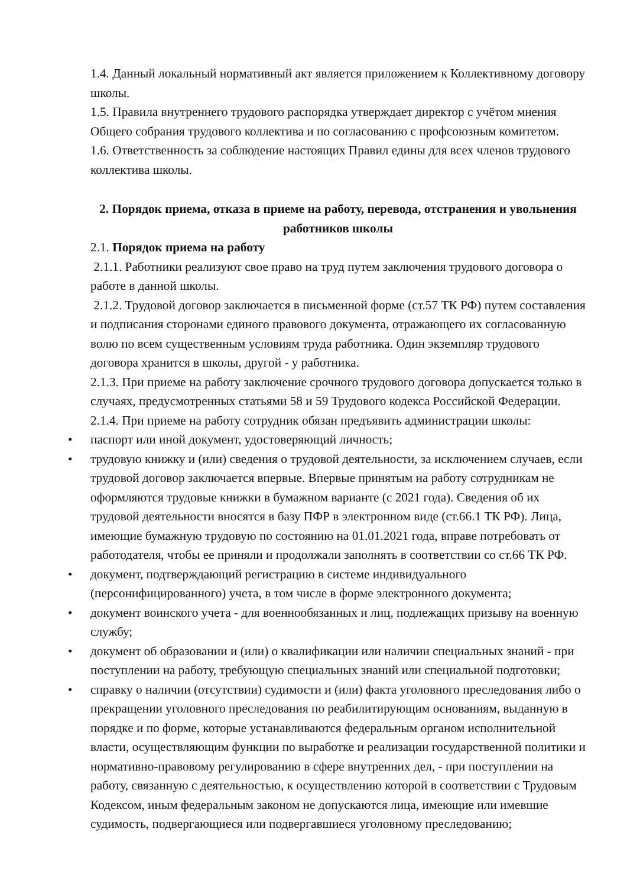1.4. Данный локальный нормативный акт является приложением к Коллективному договору школы.
1.5. Правила внутреннего трудового распорядка утверждает директор с учётом мнения Общего собрания трудового коллектива и по согласованию с профсоюзным комитетом.
1.6. Ответственность за соблюдение настоящих Правил едины для всех членов трудового коллектива школы.
2. Порядок приема, отказа в приеме на работу, перевода, отстранения и увольнения работников школы
2.1. Порядок приема на работу
2.1.1. Работники реализуют свое право на труд путем заключения трудового договора о работе в данной школы.
2.1.2. Трудовой договор заключается в письменной форме (ст.57 ТК РФ) путем составления и подписания сторонами единого правового документа, отражающего их согласованную волю по всем существенным условиям труда работника. Один экземпляр трудового договора хранится в школы, другой - у работника.
2.1.3. При приеме на работу заключение срочного трудового договора допускается только в случаях, предусмотренных статьями 58 и 59 Трудового кодекса Российской Федерации.
2.1.4. При приеме на работу сотрудник обязан предъявить администрации школы:
• паспорт или иной документ, удостоверяющий личность;
• трудовую книжку и (или) сведения о трудовой деятельности, за исключением случаев, если трудовой договор заключается впервые. Впервые принятым на работу сотрудникам не оформляются трудовые книжки в бумажном варианте (с 2021 года). Сведения об их трудовой деятельности вносятся в базу ПФР в электронном виде (ст.66.1 ТК РФ). Лица, имеющие бумажную трудовую по состоянию на 01.01.2021 года, вправе потребовать от работодателя, чтобы ее приняли и продолжали заполнять в соответствии со ст.66 ТК РФ.
• документ, подтверждающий регистрацию в системе индивидуального (персонифицированного) учета, в том числе в форме электронного документа;
• документ воинского учета - для военнообязанных и лиц, подлежащих призыву на военную службу;
• документ об образовании и (или) о квалификации или наличии специальных знаний - при поступлении на работу, требующую специальных знаний или специальной подготовки;
• справку о наличии (отсутствии) судимости и (или) факта уголовного преследования либо о прекращении уголовного преследования по реабилитирующим основаниям, выданную в порядке и по форме, которые устанавливаются федеральным органом исполнительной власти, осуществляющим функции по выработке и реализации государственной политики и нормативно-правовому регулированию в сфере внутренних дел, - при поступлении на работу, связанную с деятельностью, к осуществлению которой в соответствии с Трудовым Кодексом, иным федеральным законом не допускаются лица, имеющие или имевшие судимость, подвергающиеся или подвергавшиеся уголовному преследованию;